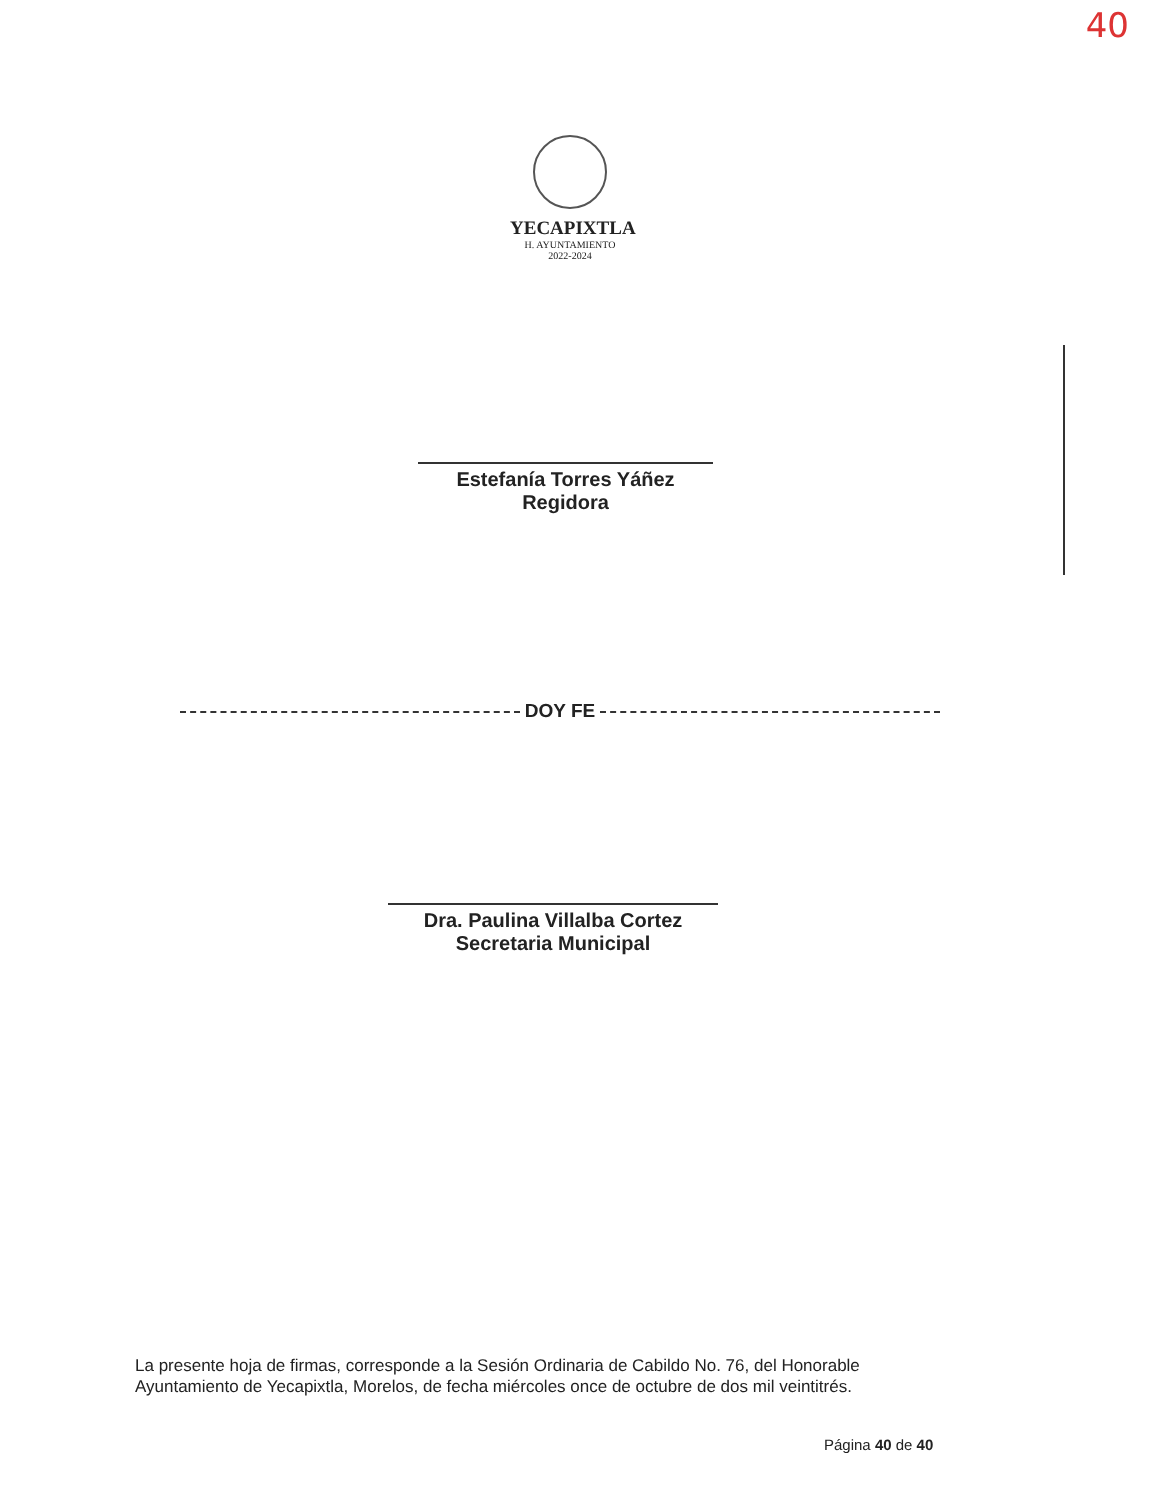40
YECAPIXTLA
H. AYUNTAMIENTO
2022-2024
Estefanía Torres Yáñez
Regidora
DOY FE
Dra. Paulina Villalba Cortez
Secretaria Municipal
La presente hoja de firmas, corresponde a la Sesión Ordinaria de Cabildo No. 76, del Honorable Ayuntamiento de Yecapixtla, Morelos, de fecha miércoles once de octubre de dos mil veintitrés.
Página 40 de 40